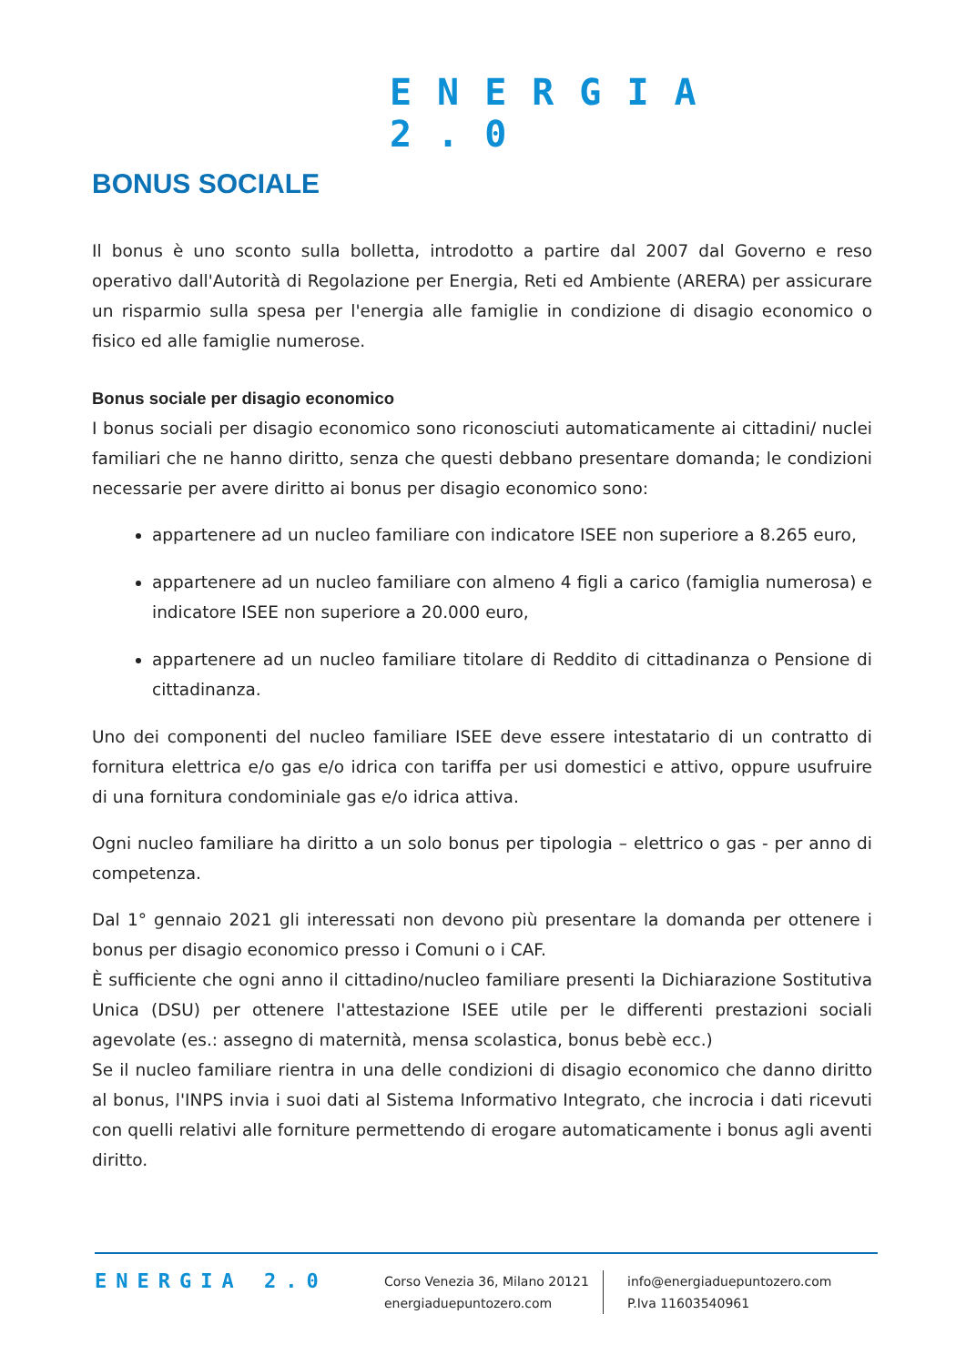ENERGIA 2.0
BONUS SOCIALE
Il bonus è uno sconto sulla bolletta, introdotto a partire dal 2007 dal Governo e reso operativo dall'Autorità di Regolazione per Energia, Reti ed Ambiente (ARERA) per assicurare un risparmio sulla spesa per l'energia alle famiglie in condizione di disagio economico o fisico ed alle famiglie numerose.
Bonus sociale per disagio economico
I bonus sociali per disagio economico sono riconosciuti automaticamente ai cittadini/ nuclei familiari che ne hanno diritto, senza che questi debbano presentare domanda; le condizioni necessarie per avere diritto ai bonus per disagio economico sono:
appartenere ad un nucleo familiare con indicatore ISEE non superiore a 8.265 euro,
appartenere ad un nucleo familiare con almeno 4 figli a carico (famiglia numerosa) e indicatore ISEE non superiore a 20.000 euro,
appartenere ad un nucleo familiare titolare di Reddito di cittadinanza o Pensione di cittadinanza.
Uno dei componenti del nucleo familiare ISEE deve essere intestatario di un contratto di fornitura elettrica e/o gas e/o idrica con tariffa per usi domestici e attivo, oppure usufruire di una fornitura condominiale gas e/o idrica attiva.
Ogni nucleo familiare ha diritto a un solo bonus per tipologia – elettrico o gas - per anno di competenza.
Dal 1° gennaio 2021 gli interessati non devono più presentare la domanda per ottenere i bonus per disagio economico presso i Comuni o i CAF.
È sufficiente che ogni anno il cittadino/nucleo familiare presenti la Dichiarazione Sostitutiva Unica (DSU) per ottenere l'attestazione ISEE utile per le differenti prestazioni sociali agevolate (es.: assegno di maternità, mensa scolastica, bonus bebè ecc.)
Se il nucleo familiare rientra in una delle condizioni di disagio economico che danno diritto al bonus, l'INPS invia i suoi dati al Sistema Informativo Integrato, che incrocia i dati ricevuti con quelli relativi alle forniture permettendo di erogare automaticamente i bonus agli aventi diritto.
ENERGIA 2.0
Corso Venezia 36, Milano 20121
energiaduepuntozero.com
info@energiaduepuntozero.com
P.Iva 11603540961